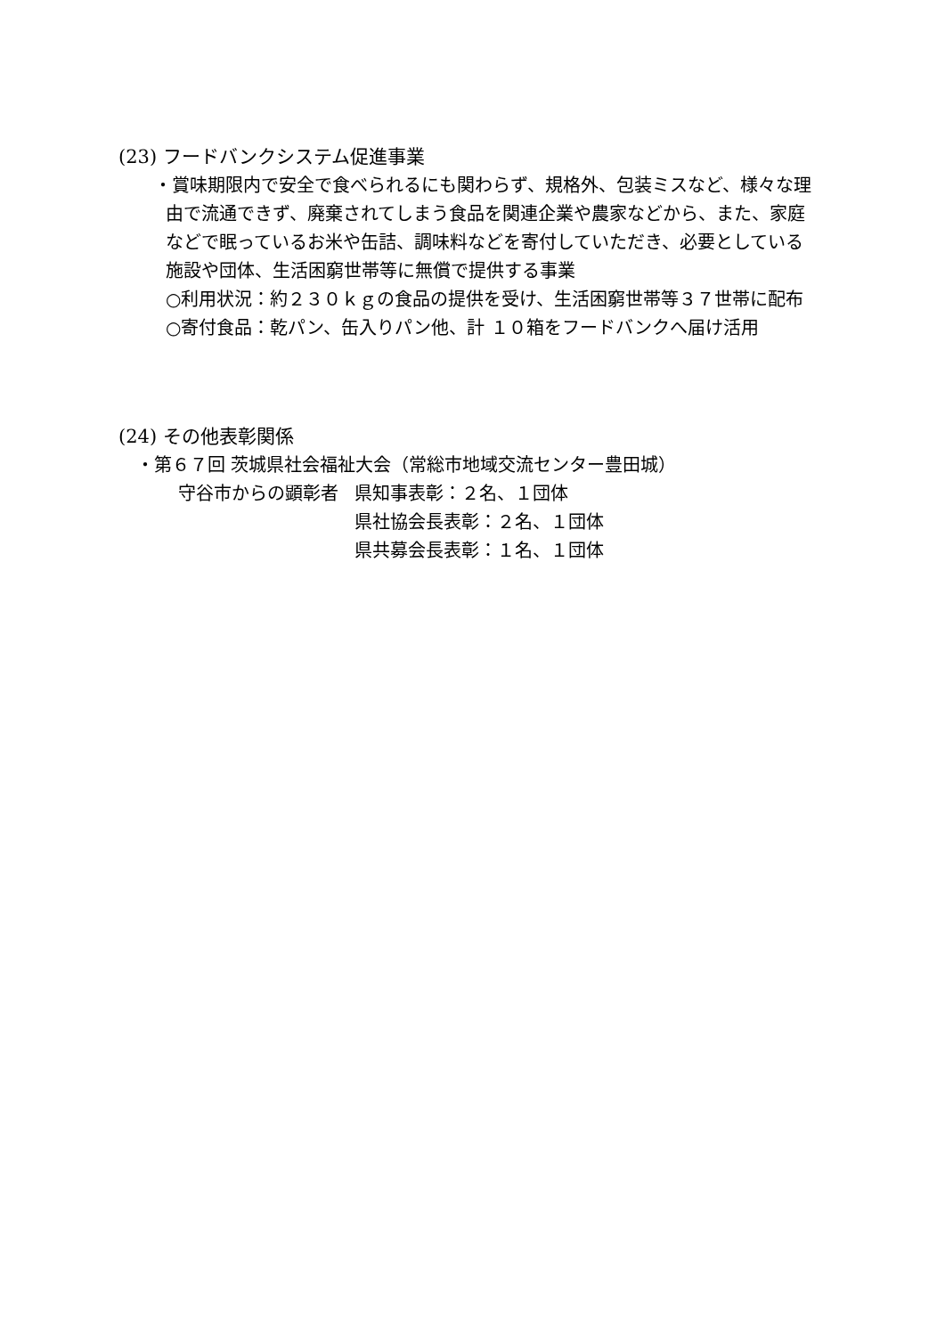(23) フードバンクシステム促進事業
・賞味期限内で安全で食べられるにも関わらず、規格外、包装ミスなど、様々な理
由で流通できず、廃棄されてしまう食品を関連企業や農家などから、また、家庭
などで眠っているお米や缶詰、調味料などを寄付していただき、必要としている
施設や団体、生活困窮世帯等に無償で提供する事業
○利用状況：約２３０ｋｇの食品の提供を受け、生活困窮世帯等３７世帯に配布
○寄付食品：乾パン、缶入りパン他、計 １０箱をフードバンクへ届け活用
(24) その他表彰関係
・第６７回 茨城県社会福祉大会（常総市地域交流センター豊田城）
守谷市からの顕彰者 県知事表彰：２名、１団体
県社協会長表彰：２名、１団体
県共募会長表彰：１名、１団体